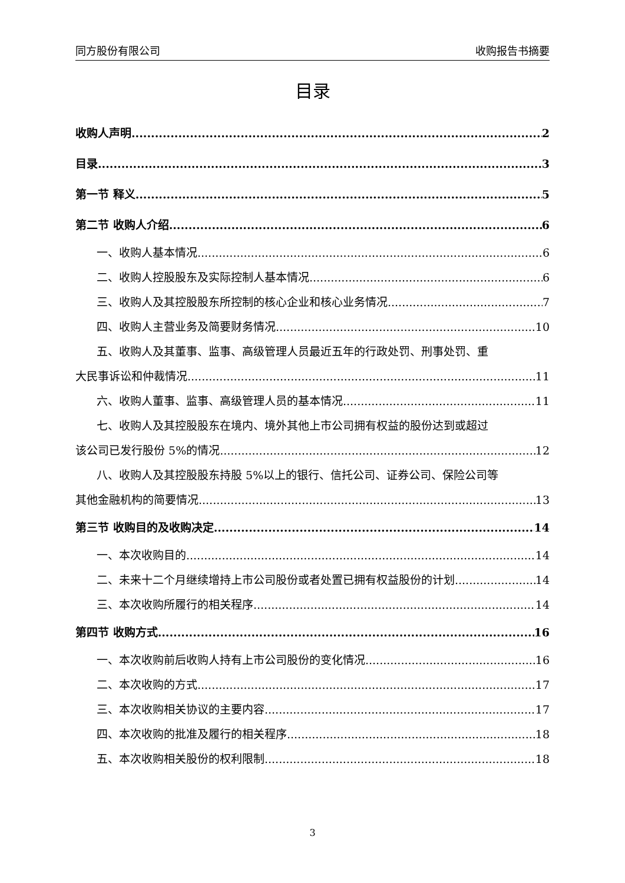同方股份有限公司 收购报告书摘要
目录
收购人声明 2
目录 3
第一节 释义 5
第二节 收购人介绍 6
一、收购人基本情况 6
二、收购人控股股东及实际控制人基本情况 6
三、收购人及其控股股东所控制的核心企业和核心业务情况 7
四、收购人主营业务及简要财务情况 10
五、收购人及其董事、监事、高级管理人员最近五年的行政处罚、刑事处罚、重
大民事诉讼和仲裁情况 11
六、收购人董事、监事、高级管理人员的基本情况 11
七、收购人及其控股股东在境内、境外其他上市公司拥有权益的股份达到或超过
该公司已发行股份 5%的情况 12
八、收购人及其控股股东持股 5%以上的银行、信托公司、证券公司、保险公司等
其他金融机构的简要情况 13
第三节 收购目的及收购决定 14
一、本次收购目的 14
二、未来十二个月继续增持上市公司股份或者处置已拥有权益股份的计划 14
三、本次收购所履行的相关程序 14
第四节 收购方式 16
一、本次收购前后收购人持有上市公司股份的变化情况 16
二、本次收购的方式 17
三、本次收购相关协议的主要内容 17
四、本次收购的批准及履行的相关程序 18
五、本次收购相关股份的权利限制 18
3